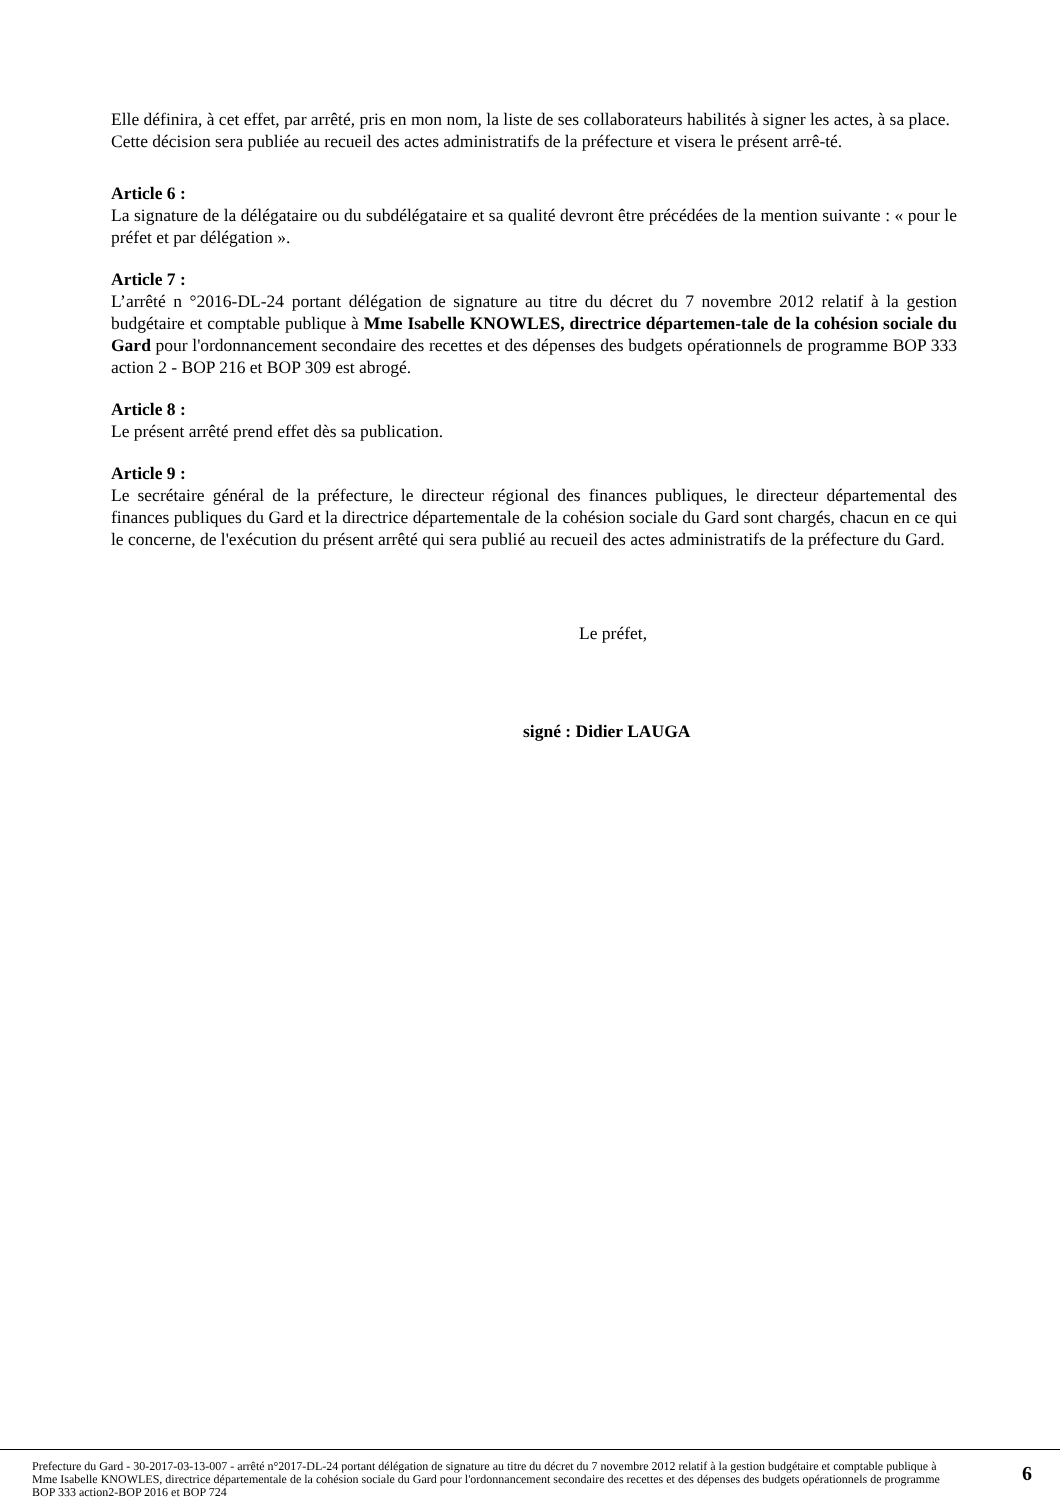Elle définira, à cet effet, par arrêté, pris en mon nom, la liste de ses collaborateurs habilités à signer les actes, à sa place.
Cette décision sera publiée au recueil des actes administratifs de la préfecture et visera le présent arrê-té.
Article 6 :
La signature de la délégataire ou du subdélégataire et sa qualité devront être précédées de la mention suivante : « pour le préfet et par délégation ».
Article 7 :
L’arrêté n °2016-DL-24 portant délégation de signature au titre du décret du 7 novembre 2012 relatif à la gestion budgétaire et comptable publique à Mme Isabelle KNOWLES, directrice départemen-tale de la cohésion sociale du Gard pour l'ordonnancement secondaire des recettes et des dépenses des budgets opérationnels de programme BOP 333 action 2 - BOP 216 et BOP 309 est abrogé.
Article 8 :
Le présent arrêté prend effet dès sa publication.
Article 9 :
Le secrétaire général de la préfecture, le directeur régional des finances publiques, le directeur départemental des finances publiques du Gard et la directrice départementale de la cohésion sociale du Gard sont chargés, chacun en ce qui le concerne, de l'exécution du présent arrêté qui sera publié au recueil des actes administratifs de la préfecture du Gard.
Le préfet,
signé : Didier LAUGA
Prefecture du Gard - 30-2017-03-13-007 - arrêté n°2017-DL-24 portant délégation de signature au titre du décret du 7 novembre 2012 relatif à la gestion budgétaire et comptable publique à Mme Isabelle KNOWLES, directrice départementale de la cohésion sociale du Gard pour l'ordonnancement secondaire des recettes et des dépenses des budgets opérationnels de programme BOP 333 action2-BOP 2016 et BOP 724
6